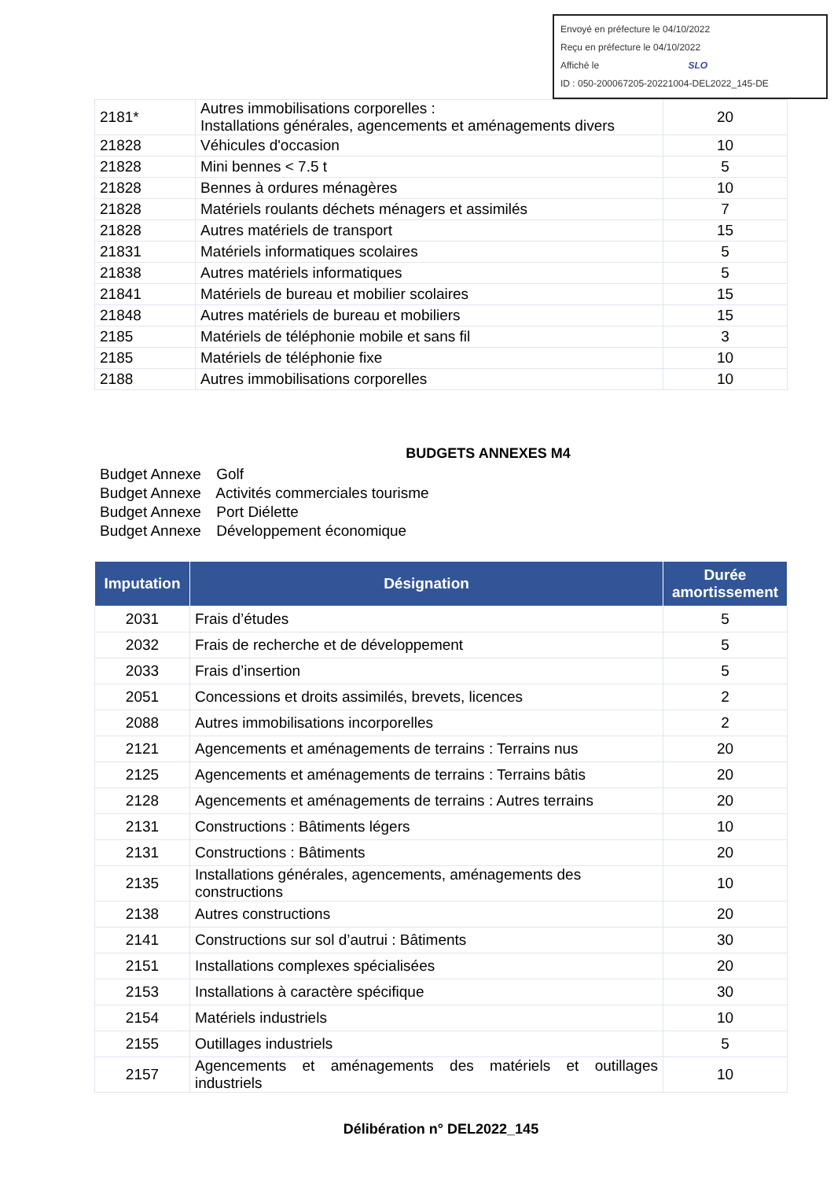Envoyé en préfecture le 04/10/2022
Reçu en préfecture le 04/10/2022
Affiché le SLO
ID : 050-200067205-20221004-DEL2022_145-DE
| 2181* | Autres immobilisations corporelles : Installations générales, agencements et aménagements divers | 20 |
| 21828 | Véhicules d'occasion | 10 |
| 21828 | Mini bennes < 7.5 t | 5 |
| 21828 | Bennes à ordures ménagères | 10 |
| 21828 | Matériels roulants déchets ménagers et assimilés | 7 |
| 21828 | Autres matériels de transport | 15 |
| 21831 | Matériels informatiques scolaires | 5 |
| 21838 | Autres matériels informatiques | 5 |
| 21841 | Matériels de bureau et mobilier scolaires | 15 |
| 21848 | Autres matériels de bureau et mobiliers | 15 |
| 2185 | Matériels de téléphonie mobile et sans fil | 3 |
| 2185 | Matériels de téléphonie fixe | 10 |
| 2188 | Autres immobilisations corporelles | 10 |
BUDGETS ANNEXES M4
Budget Annexe Golf
Budget Annexe Activités commerciales tourisme
Budget Annexe Port Diélette
Budget Annexe Développement économique
| Imputation | Désignation | Durée amortissement |
| --- | --- | --- |
| 2031 | Frais d’études | 5 |
| 2032 | Frais de recherche et de développement | 5 |
| 2033 | Frais d’insertion | 5 |
| 2051 | Concessions et droits assimilés, brevets, licences | 2 |
| 2088 | Autres immobilisations incorporelles | 2 |
| 2121 | Agencements et aménagements de terrains : Terrains nus | 20 |
| 2125 | Agencements et aménagements de terrains : Terrains bâtis | 20 |
| 2128 | Agencements et aménagements de terrains : Autres terrains | 20 |
| 2131 | Constructions : Bâtiments légers | 10 |
| 2131 | Constructions : Bâtiments | 20 |
| 2135 | Installations générales, agencements, aménagements des constructions | 10 |
| 2138 | Autres constructions | 20 |
| 2141 | Constructions sur sol d’autrui : Bâtiments | 30 |
| 2151 | Installations complexes spécialisées | 20 |
| 2153 | Installations à caractère spécifique | 30 |
| 2154 | Matériels industriels | 10 |
| 2155 | Outillages industriels | 5 |
| 2157 | Agencements et aménagements des matériels et outillages industriels | 10 |
Délibération n° DEL2022_145